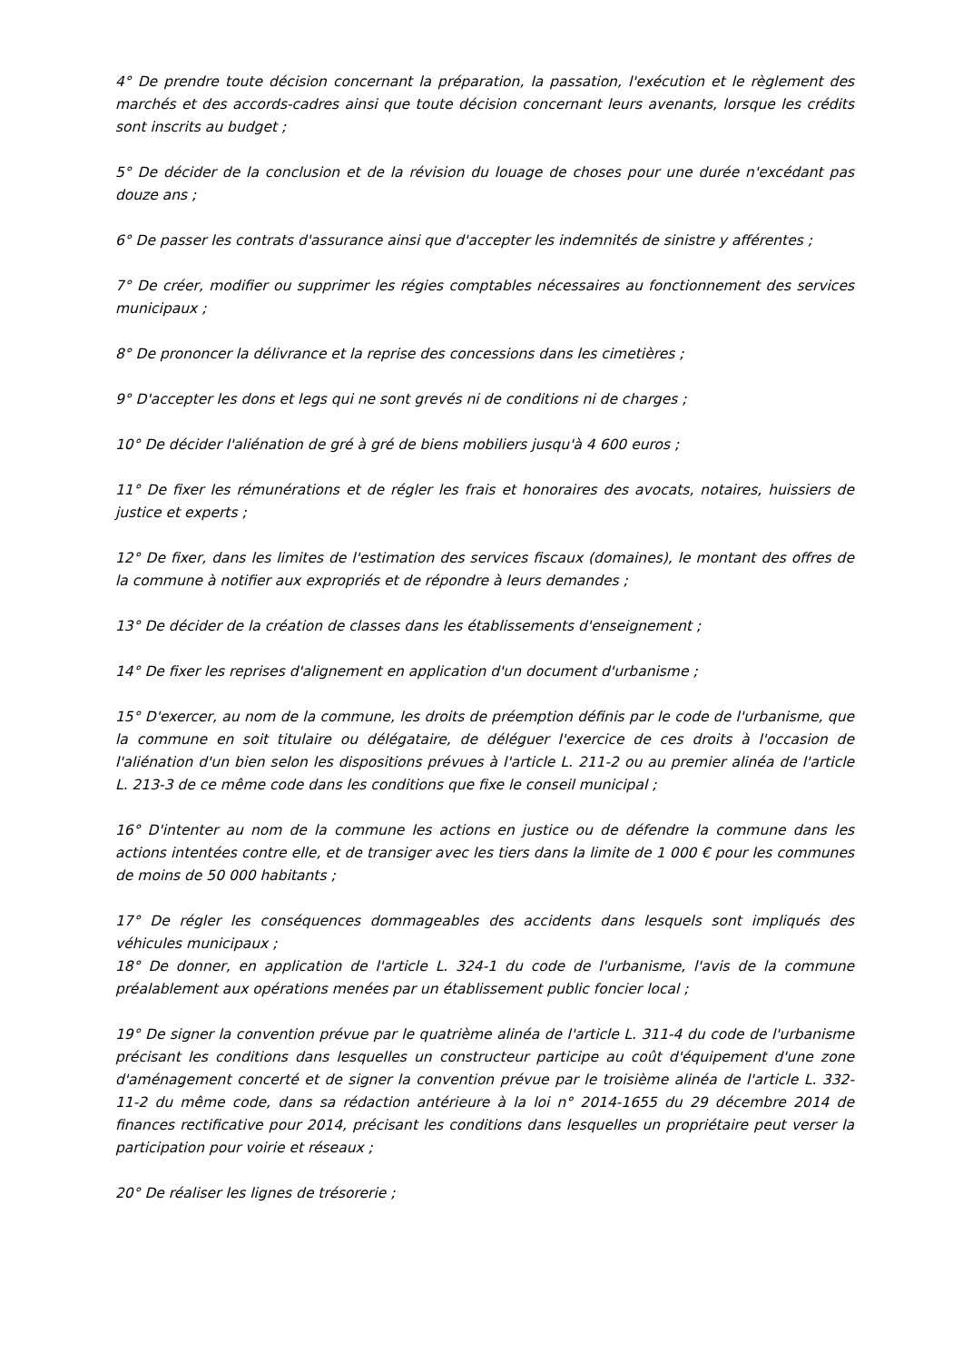4° De prendre toute décision concernant la préparation, la passation, l'exécution et le règlement des marchés et des accords-cadres ainsi que toute décision concernant leurs avenants, lorsque les crédits sont inscrits au budget ;
5° De décider de la conclusion et de la révision du louage de choses pour une durée n'excédant pas douze ans ;
6° De passer les contrats d'assurance ainsi que d'accepter les indemnités de sinistre y afférentes ;
7° De créer, modifier ou supprimer les régies comptables nécessaires au fonctionnement des services municipaux ;
8° De prononcer la délivrance et la reprise des concessions dans les cimetières ;
9° D'accepter les dons et legs qui ne sont grevés ni de conditions ni de charges ;
10° De décider l'aliénation de gré à gré de biens mobiliers jusqu'à 4 600 euros ;
11° De fixer les rémunérations et de régler les frais et honoraires des avocats, notaires, huissiers de justice et experts ;
12° De fixer, dans les limites de l'estimation des services fiscaux (domaines), le montant des offres de la commune à notifier aux expropriés et de répondre à leurs demandes ;
13° De décider de la création de classes dans les établissements d'enseignement ;
14° De fixer les reprises d'alignement en application d'un document d'urbanisme ;
15° D'exercer, au nom de la commune, les droits de préemption définis par le code de l'urbanisme, que la commune en soit titulaire ou délégataire, de déléguer l'exercice de ces droits à l'occasion de l'aliénation d'un bien selon les dispositions prévues à l'article L. 211-2 ou au premier alinéa de l'article L. 213-3 de ce même code dans les conditions que fixe le conseil municipal ;
16° D'intenter au nom de la commune les actions en justice ou de défendre la commune dans les actions intentées contre elle, et de transiger avec les tiers dans la limite de 1 000 € pour les communes de moins de 50 000 habitants ;
17° De régler les conséquences dommageables des accidents dans lesquels sont impliqués des véhicules municipaux ;
18° De donner, en application de l'article L. 324-1 du code de l'urbanisme, l'avis de la commune préalablement aux opérations menées par un établissement public foncier local ;
19° De signer la convention prévue par le quatrième alinéa de l'article L. 311-4 du code de l'urbanisme précisant les conditions dans lesquelles un constructeur participe au coût d'équipement d'une zone d'aménagement concerté et de signer la convention prévue par le troisième alinéa de l'article L. 332-11-2 du même code, dans sa rédaction antérieure à la loi n° 2014-1655 du 29 décembre 2014 de finances rectificative pour 2014, précisant les conditions dans lesquelles un propriétaire peut verser la participation pour voirie et réseaux ;
20° De réaliser les lignes de trésorerie ;